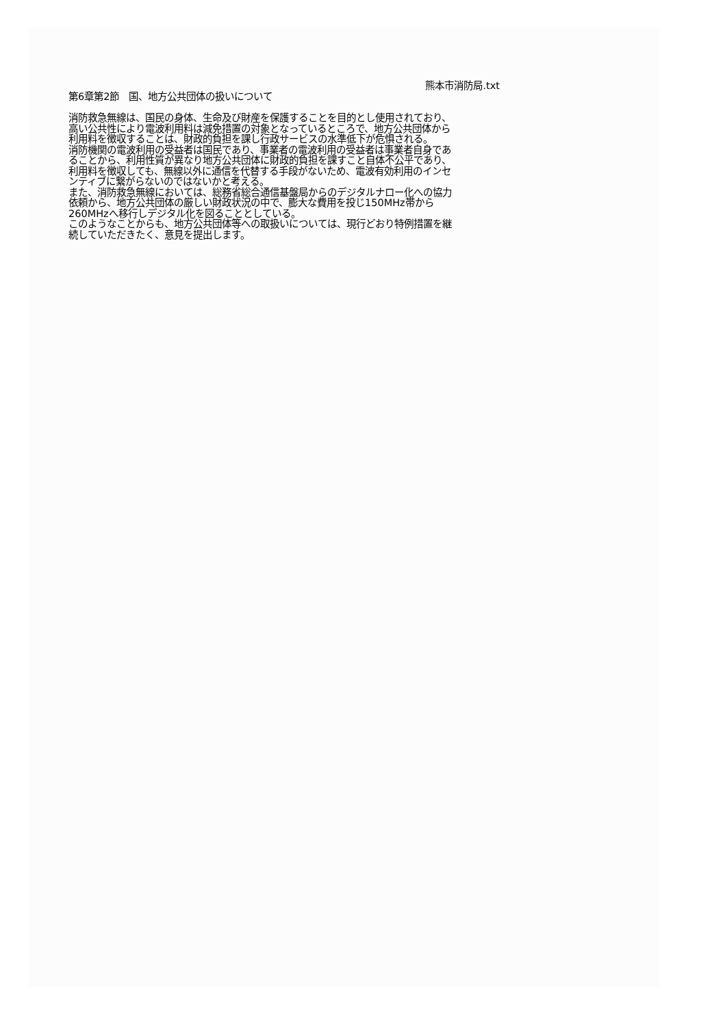熊本市消防局.txt
第6章第2節　国、地方公共団体の扱いについて
消防救急無線は、国民の身体、生命及び財産を保護することを目的とし使用されており、高い公共性により電波利用料は減免措置の対象となっているところで、地方公共団体から利用料を徴収することは、財政的負担を課し行政サービスの水準低下が危惧される。
消防機関の電波利用の受益者は国民であり、事業者の電波利用の受益者は事業者自身であることから、利用性質が異なり地方公共団体に財政的負担を課すこと自体不公平であり、利用料を徴収しても、無線以外に通信を代替する手段がないため、電波有効利用のインセンティブに繋がらないのではないかと考える。
また、消防救急無線においては、総務省総合通信基盤局からのデジタルナロー化への協力依頼から、地方公共団体の厳しい財政状況の中で、膨大な費用を投じ150MHz帯から260MHzへ移行しデジタル化を図ることとしている。
このようなことからも、地方公共団体等への取扱いについては、現行どおり特例措置を継続していただきたく、意見を提出します。